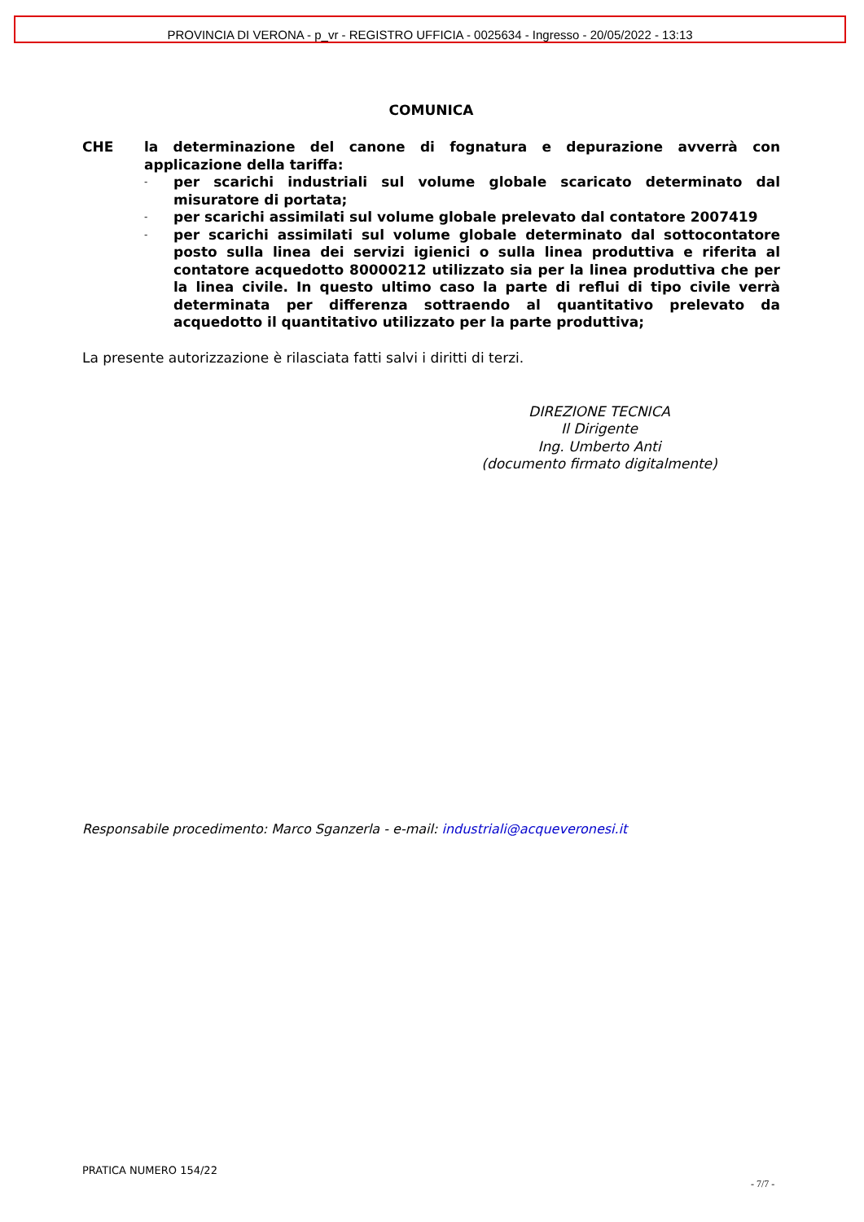PROVINCIA DI VERONA - p_vr - REGISTRO UFFICIA - 0025634 - Ingresso - 20/05/2022 - 13:13
COMUNICA
CHE la determinazione del canone di fognatura e depurazione avverrà con applicazione della tariffa:
- per scarichi industriali sul volume globale scaricato determinato dal misuratore di portata;
- per scarichi assimilati sul volume globale prelevato dal contatore 2007419
- per scarichi assimilati sul volume globale determinato dal sottocontatore posto sulla linea dei servizi igienici o sulla linea produttiva e riferita al contatore acquedotto 80000212 utilizzato sia per la linea produttiva che per la linea civile. In questo ultimo caso la parte di reflui di tipo civile verrà determinata per differenza sottraendo al quantitativo prelevato da acquedotto il quantitativo utilizzato per la parte produttiva;
La presente autorizzazione è rilasciata fatti salvi i diritti di terzi.
DIREZIONE TECNICA
Il Dirigente
Ing. Umberto Anti
(documento firmato digitalmente)
Responsabile procedimento: Marco Sganzerla - e-mail: industriali@acqueveronesi.it
PRATICA NUMERO 154/22
- 7/7 -